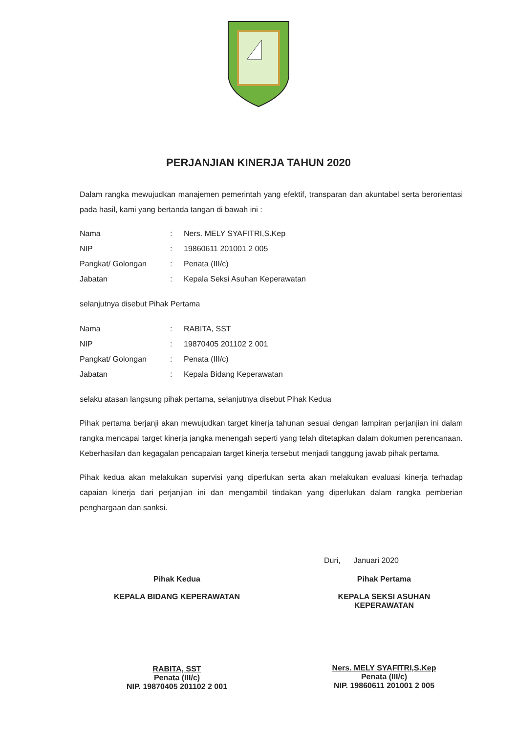PERJANJIAN KINERJA TAHUN 2020
Dalam rangka mewujudkan manajemen pemerintah yang efektif, transparan dan akuntabel serta berorientasi pada hasil, kami yang bertanda tangan di bawah ini :
| Nama | : | Ners. MELY SYAFITRI,S.Kep |
| NIP | : | 19860611 201001 2 005 |
| Pangkat/ Golongan | : | Penata (III/c) |
| Jabatan | : | Kepala Seksi Asuhan Keperawatan |
selanjutnya disebut Pihak Pertama
| Nama | : | RABITA, SST |
| NIP | : | 19870405 201102 2 001 |
| Pangkat/ Golongan | : | Penata (III/c) |
| Jabatan | : | Kepala Bidang Keperawatan |
selaku atasan langsung pihak pertama, selanjutnya disebut Pihak Kedua
Pihak pertama berjanji akan mewujudkan target kinerja tahunan sesuai dengan lampiran perjanjian ini dalam rangka mencapai target kinerja jangka menengah seperti yang telah ditetapkan dalam dokumen perencanaan. Keberhasilan dan kegagalan pencapaian target kinerja tersebut menjadi tanggung jawab pihak pertama.
Pihak kedua akan melakukan supervisi yang diperlukan serta akan melakukan evaluasi kinerja terhadap capaian kinerja dari perjanjian ini dan mengambil tindakan yang diperlukan dalam rangka pemberian penghargaan dan sanksi.
Duri, Januari 2020
Pihak Kedua
KEPALA BIDANG KEPERAWATAN
RABITA, SST
Penata (III/c)
NIP. 19870405 201102 2 001
Pihak Pertama
KEPALA SEKSI ASUHAN
KEPERAWATAN
Ners. MELY SYAFITRI,S.Kep
Penata (III/c)
NIP. 19860611 201001 2 005